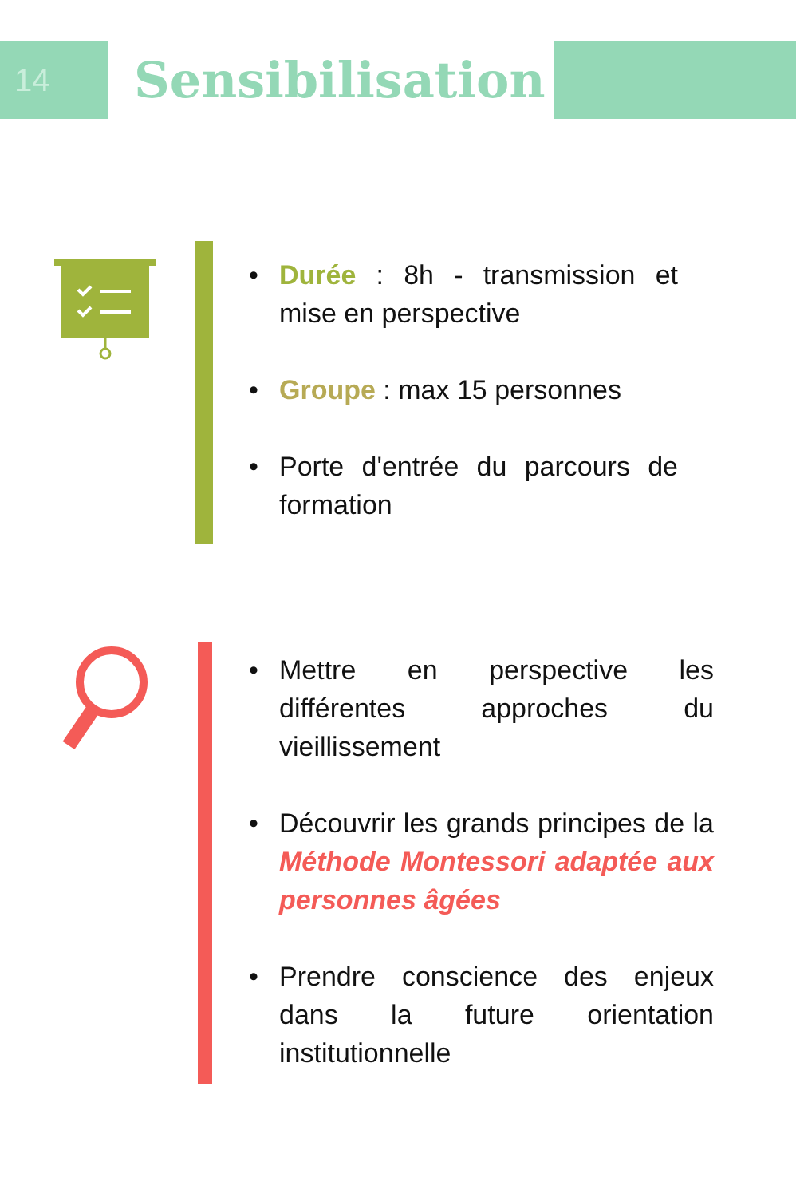14 Sensibilisation
• Durée : 8h - transmission et mise en perspective
• Groupe : max 15 personnes
• Porte d'entrée du parcours de formation
• Mettre en perspective les différentes approches du vieillissement
• Découvrir les grands principes de la Méthode Montessori adaptée aux personnes âgées
• Prendre conscience des enjeux dans la future orientation institutionnelle